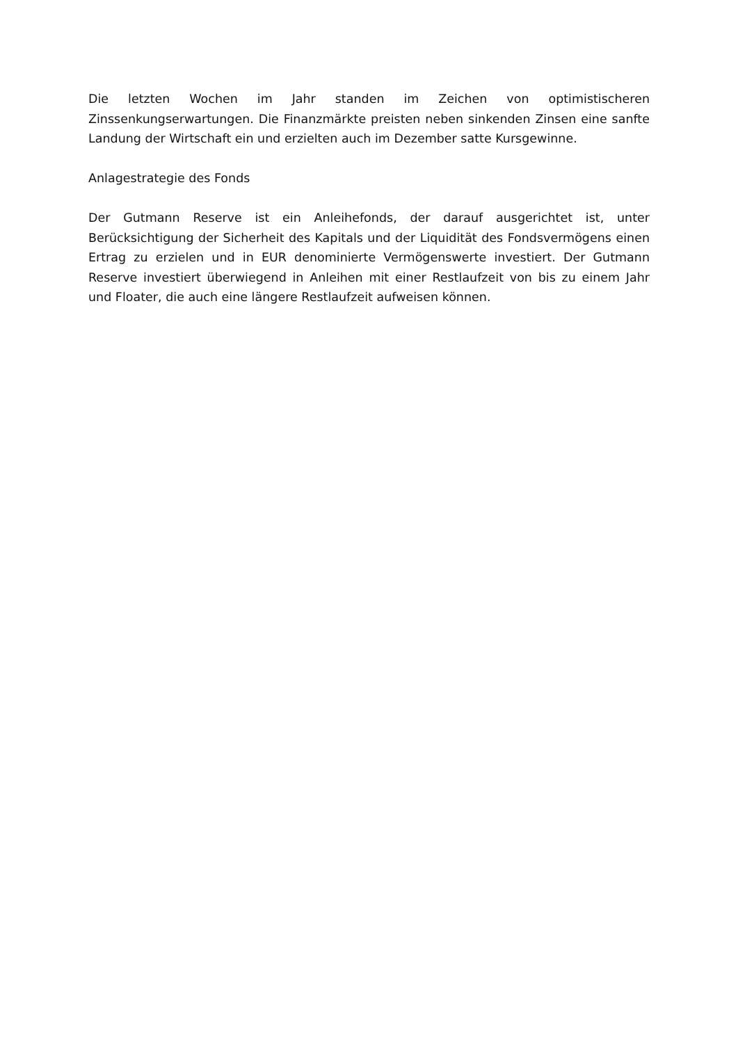Die letzten Wochen im Jahr standen im Zeichen von optimistischeren Zinssenkungserwartungen. Die Finanzmärkte preisten neben sinkenden Zinsen eine sanfte Landung der Wirtschaft ein und erzielten auch im Dezember satte Kursgewinne.
Anlagestrategie des Fonds
Der Gutmann Reserve ist ein Anleihefonds, der darauf ausgerichtet ist, unter Berücksichtigung der Sicherheit des Kapitals und der Liquidität des Fondsvermögens einen Ertrag zu erzielen und in EUR denominierte Vermögenswerte investiert. Der Gutmann Reserve investiert überwiegend in Anleihen mit einer Restlaufzeit von bis zu einem Jahr und Floater, die auch eine längere Restlaufzeit aufweisen können.